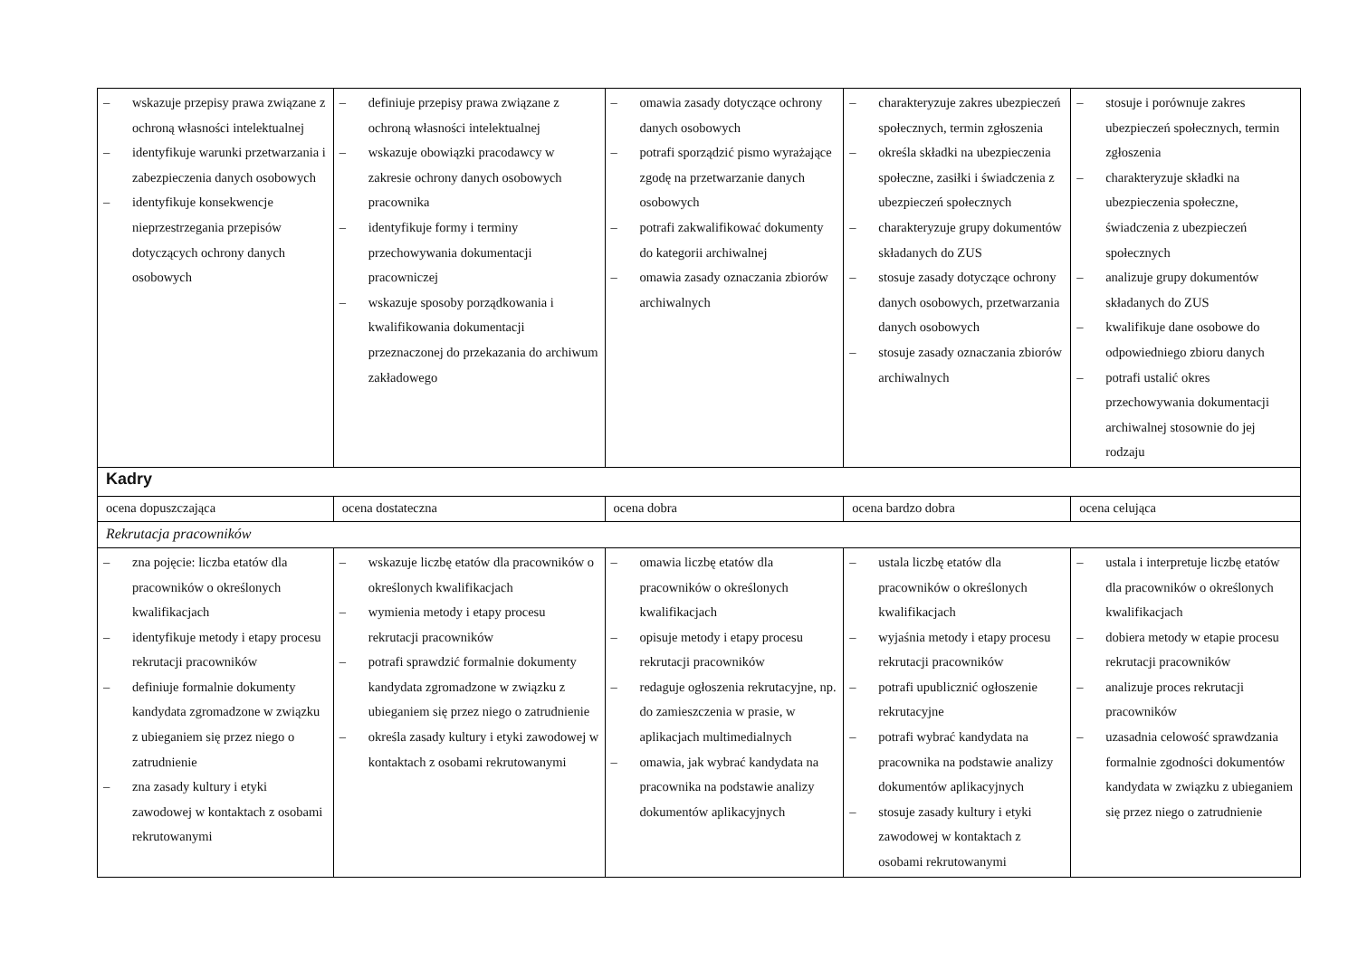| – wskazuje przepisy prawa związane z ochroną własności intelektualnej – identyfikuje warunki przetwarzania i zabezpieczenia danych osobowych – identyfikuje konsekwencje nieprzestrzegania przepisów dotyczących ochrony danych osobowych | – definiuje przepisy prawa związane z ochroną własności intelektualnej – wskazuje obowiązki pracodawcy w zakresie ochrony danych osobowych pracownika – identyfikuje formy i terminy przechowywania dokumentacji pracowniczej – wskazuje sposoby porządkowania i kwalifikowania dokumentacji przeznaczonej do przekazania do archiwum zakładowego | – omawia zasady dotyczące ochrony danych osobowych – potrafi sporządzić pismo wyrażające zgodę na przetwarzanie danych osobowych – potrafi zakwalifikować dokumenty do kategorii archiwalnej – omawia zasady oznaczania zbiorów archiwalnych | – charakteryzuje zakres ubezpieczeń społecznych, termin zgłoszenia – określa składki na ubezpieczenia społeczne, zasiłki i świadczenia z ubezpieczeń społecznych – charakteryzuje grupy dokumentów składanych do ZUS – stosuje zasady dotyczące ochrony danych osobowych, przetwarzania danych osobowych – stosuje zasady oznaczania zbiorów archiwalnych | – stosuje i porównuje zakres ubezpieczeń społecznych, termin zgłoszenia – charakteryzuje składki na ubezpieczenia społeczne, świadczenia z ubezpieczeń społecznych – analizuje grupy dokumentów składanych do ZUS – kwalifikuje dane osobowe do odpowiedniego zbioru danych – potrafi ustalić okres przechowywania dokumentacji archiwalnej stosownie do jej rodzaju |
| Kadry | | | | |
| ocena dopuszczająca | ocena dostateczna | ocena dobra | ocena bardzo dobra | ocena celująca |
| Rekrutacja pracowników | | | | |
| – zna pojęcie: liczba etatów dla pracowników o określonych kwalifikacjach – identyfikuje metody i etapy procesu rekrutacji pracowników – definiuje formalnie dokumenty kandydata zgromadzone w związku z ubieganiem się przez niego o zatrudnienie – zna zasady kultury i etyki zawodowej w kontaktach z osobami rekrutowanymi | – wskazuje liczbę etatów dla pracowników o określonych kwalifikacjach – wymienia metody i etapy procesu rekrutacji pracowników – potrafi sprawdzić formalnie dokumenty kandydata zgromadzone w związku z ubieganiem się przez niego o zatrudnienie – określa zasady kultury i etyki zawodowej w kontaktach z osobami rekrutowanymi | – omawia liczbę etatów dla pracowników o określonych kwalifikacjach – opisuje metody i etapy procesu rekrutacji pracowników – redaguje ogłoszenia rekrutacyjne, np. do zamieszczenia w prasie, w aplikacjach multimedialnych – omawia, jak wybrać kandydata na pracownika na podstawie analizy dokumentów aplikacyjnych | – ustala liczbę etatów dla pracowników o określonych kwalifikacjach – wyjaśnia metody i etapy procesu rekrutacji pracowników – potrafi upublicznić ogłoszenie rekrutacyjne – potrafi wybrać kandydata na pracownika na podstawie analizy dokumentów aplikacyjnych – stosuje zasady kultury i etyki zawodowej w kontaktach z osobami rekrutowanymi | – ustala i interpretuje liczbę etatów dla pracowników o określonych kwalifikacjach – dobiera metody w etapie procesu rekrutacji pracowników – analizuje proces rekrutacji pracowników – uzasadnia celowość sprawdzania formalnie zgodności dokumentów kandydata w związku z ubieganiem się przez niego o zatrudnienie |